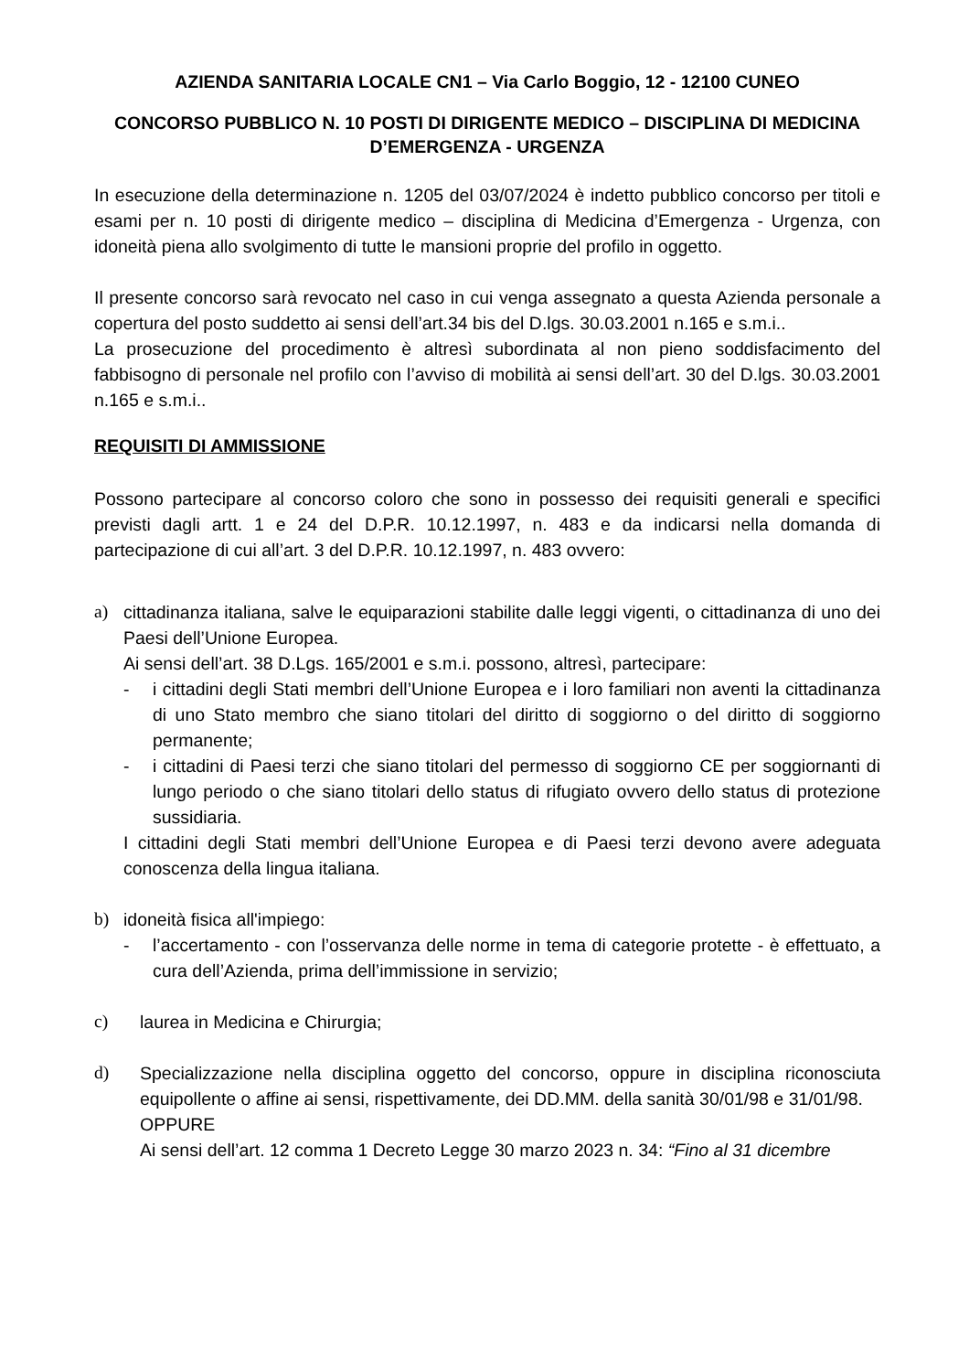AZIENDA SANITARIA LOCALE CN1 – Via Carlo Boggio, 12 - 12100 CUNEO
CONCORSO PUBBLICO N. 10 POSTI DI DIRIGENTE MEDICO – DISCIPLINA DI MEDICINA D’EMERGENZA - URGENZA
In esecuzione della determinazione n. 1205 del 03/07/2024 è indetto pubblico concorso per titoli e esami per n. 10 posti di dirigente medico – disciplina di Medicina d’Emergenza - Urgenza, con idoneità piena allo svolgimento di tutte le mansioni proprie del profilo in oggetto.
Il presente concorso sarà revocato nel caso in cui venga assegnato a questa Azienda personale a copertura del posto suddetto ai sensi dell’art.34 bis del D.lgs. 30.03.2001 n.165 e s.m.i..
La prosecuzione del procedimento è altresì subordinata al non pieno soddisfacimento del fabbisogno di personale nel profilo con l’avviso di mobilità ai sensi dell’art. 30 del D.lgs. 30.03.2001 n.165 e s.m.i..
REQUISITI DI AMMISSIONE
Possono partecipare al concorso coloro che sono in possesso dei requisiti generali e specifici previsti dagli artt. 1 e 24 del D.P.R. 10.12.1997, n. 483 e da indicarsi nella domanda di partecipazione di cui all’art. 3 del D.P.R. 10.12.1997, n. 483 ovvero:
a) cittadinanza italiana, salve le equiparazioni stabilite dalle leggi vigenti, o cittadinanza di uno dei Paesi dell’Unione Europea.
Ai sensi dell’art. 38 D.Lgs. 165/2001 e s.m.i. possono, altresì, partecipare:
- i cittadini degli Stati membri dell’Unione Europea e i loro familiari non aventi la cittadinanza di uno Stato membro che siano titolari del diritto di soggiorno o del diritto di soggiorno permanente;
- i cittadini di Paesi terzi che siano titolari del permesso di soggiorno CE per soggiornanti di lungo periodo o che siano titolari dello status di rifugiato ovvero dello status di protezione sussidiaria.
I cittadini degli Stati membri dell’Unione Europea e di Paesi terzi devono avere adeguata conoscenza della lingua italiana.
b) idoneità fisica all'impiego:
- l’accertamento - con l’osservanza delle norme in tema di categorie protette - è effettuato, a cura dell’Azienda, prima dell’immissione in servizio;
c) laurea in Medicina e Chirurgia;
d) Specializzazione nella disciplina oggetto del concorso, oppure in disciplina riconosciuta equipollente o affine ai sensi, rispettivamente, dei DD.MM. della sanità 30/01/98 e 31/01/98.
OPPURE
Ai sensi dell’art. 12 comma 1 Decreto Legge 30 marzo 2023 n. 34: “Fino al 31 dicembre